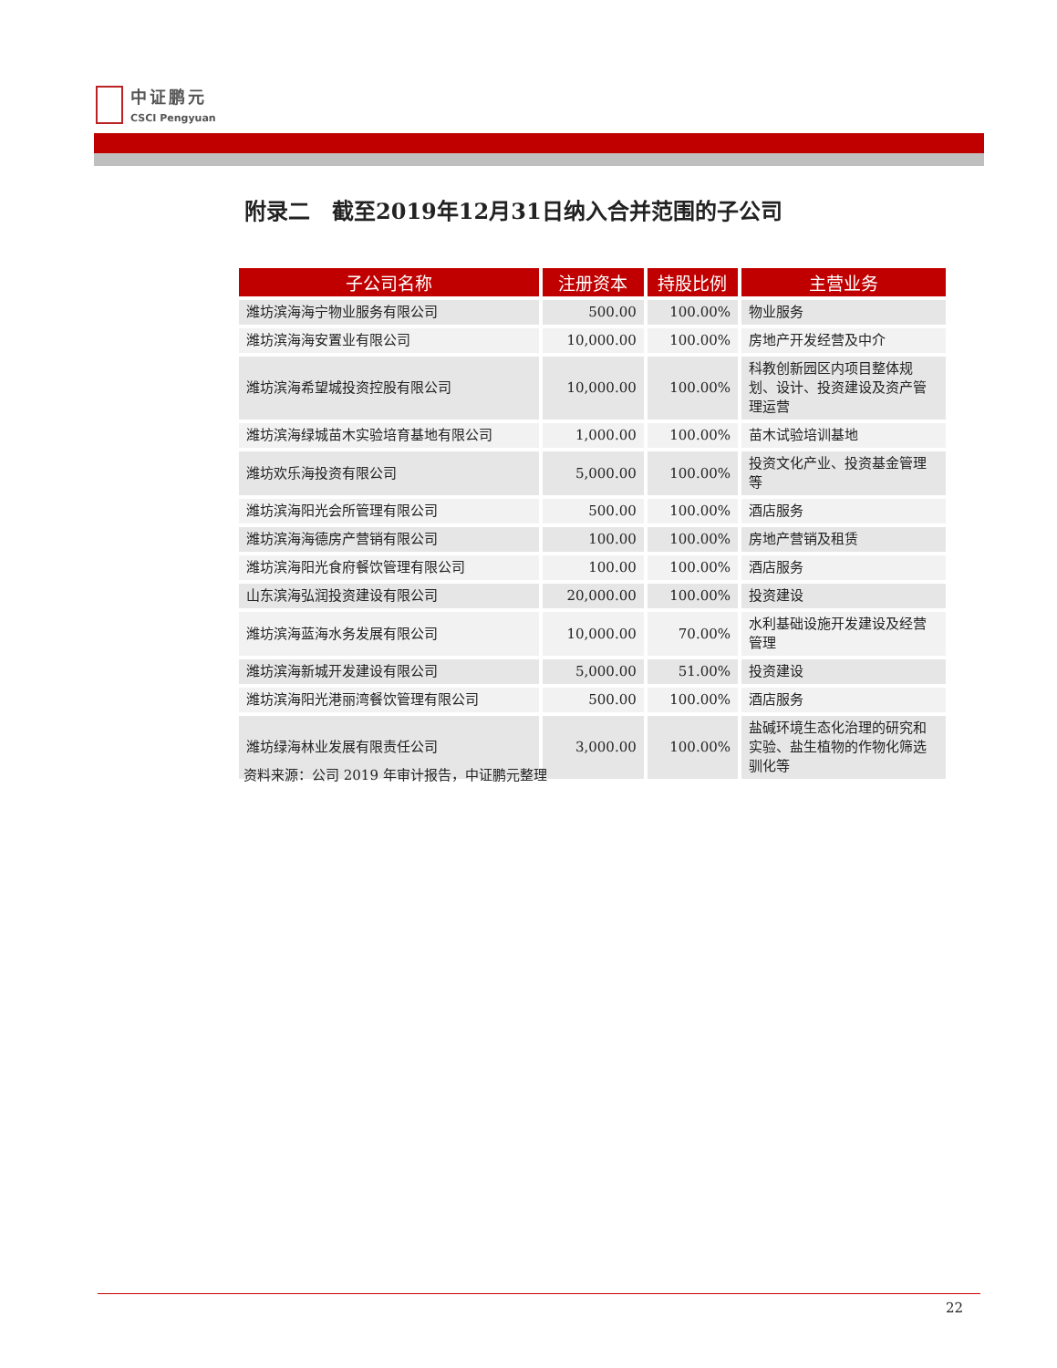中证鹏元
CSCI Pengyuan
附录二　截至2019年12月31日纳入合并范围的子公司
| 子公司名称 | 注册资本 | 持股比例 | 主营业务 |
| --- | --- | --- | --- |
| 潍坊滨海海宁物业服务有限公司 | 500.00 | 100.00% | 物业服务 |
| 潍坊滨海海安置业有限公司 | 10,000.00 | 100.00% | 房地产开发经营及中介 |
| 潍坊滨海希望城投资控股有限公司 | 10,000.00 | 100.00% | 科教创新园区内项目整体规划、设计、投资建设及资产管理运营 |
| 潍坊滨海绿城苗木实验培育基地有限公司 | 1,000.00 | 100.00% | 苗木试验培训基地 |
| 潍坊欢乐海投资有限公司 | 5,000.00 | 100.00% | 投资文化产业、投资基金管理等 |
| 潍坊滨海阳光会所管理有限公司 | 500.00 | 100.00% | 酒店服务 |
| 潍坊滨海海德房产营销有限公司 | 100.00 | 100.00% | 房地产营销及租赁 |
| 潍坊滨海阳光食府餐饮管理有限公司 | 100.00 | 100.00% | 酒店服务 |
| 山东滨海弘润投资建设有限公司 | 20,000.00 | 100.00% | 投资建设 |
| 潍坊滨海蓝海水务发展有限公司 | 10,000.00 | 70.00% | 水利基础设施开发建设及经营管理 |
| 潍坊滨海新城开发建设有限公司 | 5,000.00 | 51.00% | 投资建设 |
| 潍坊滨海阳光港丽湾餐饮管理有限公司 | 500.00 | 100.00% | 酒店服务 |
| 潍坊绿海林业发展有限责任公司 | 3,000.00 | 100.00% | 盐碱环境生态化治理的研究和实验、盐生植物的作物化筛选驯化等 |
资料来源：公司 2019 年审计报告，中证鹏元整理
22